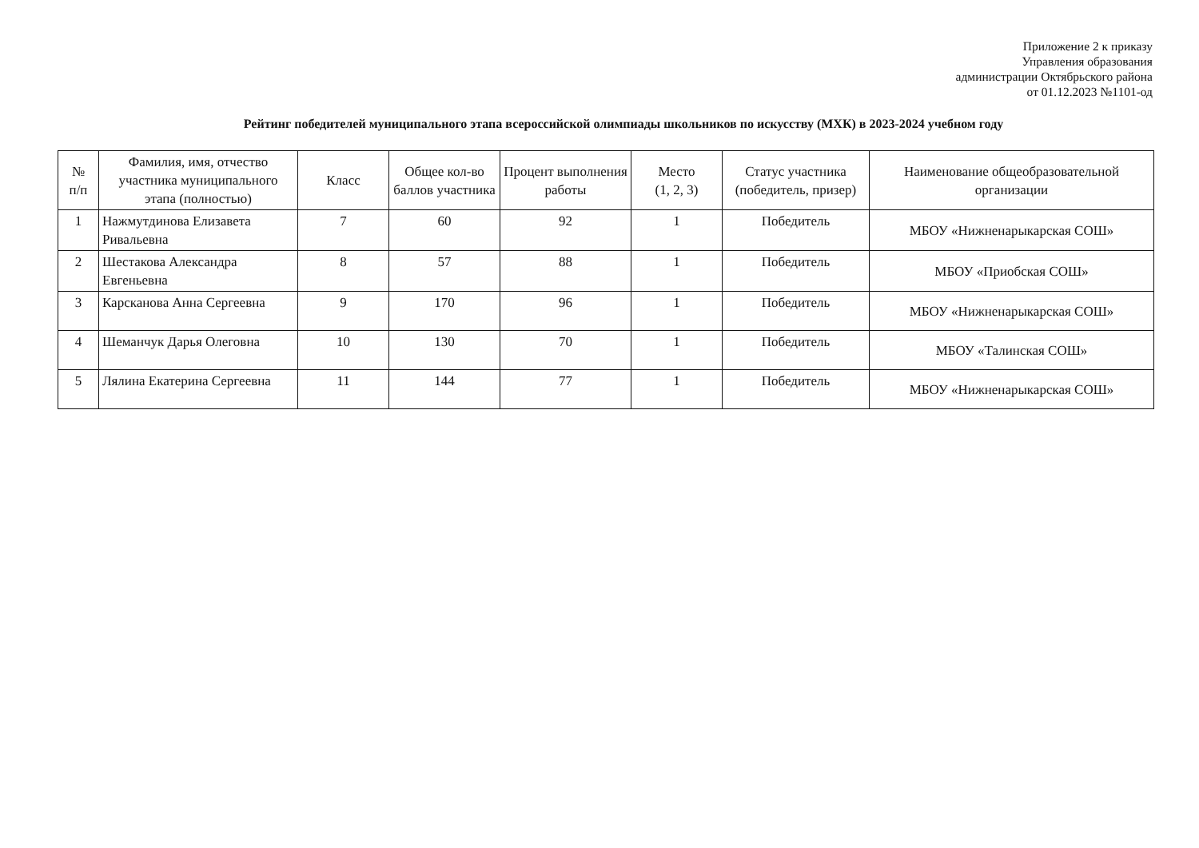Приложение 2 к приказу
Управления образования
администрации Октябрьского района
от 01.12.2023 №1101-од
Рейтинг победителей муниципального этапа всероссийской олимпиады школьников по искусству (МХК) в 2023-2024 учебном году
| № п/п | Фамилия, имя, отчество участника муниципального этапа (полностью) | Класс | Общее кол-во баллов участника | Процент выполнения работы | Место (1, 2, 3) | Статус участника (победитель, призер) | Наименование общеобразовательной организации |
| --- | --- | --- | --- | --- | --- | --- | --- |
| 1 | Нажмутдинова Елизавета Ривальевна | 7 | 60 | 92 | 1 | Победитель | МБОУ «Нижненарыкарская СОШ» |
| 2 | Шестакова Александра Евгеньевна | 8 | 57 | 88 | 1 | Победитель | МБОУ «Приобская СОШ» |
| 3 | Карсканова Анна Сергеевна | 9 | 170 | 96 | 1 | Победитель | МБОУ «Нижненарыкарская СОШ» |
| 4 | Шеманчук Дарья Олеговна | 10 | 130 | 70 | 1 | Победитель | МБОУ «Талинская СОШ» |
| 5 | Лялина Екатерина Сергеевна | 11 | 144 | 77 | 1 | Победитель | МБОУ «Нижненарыкарская СОШ» |